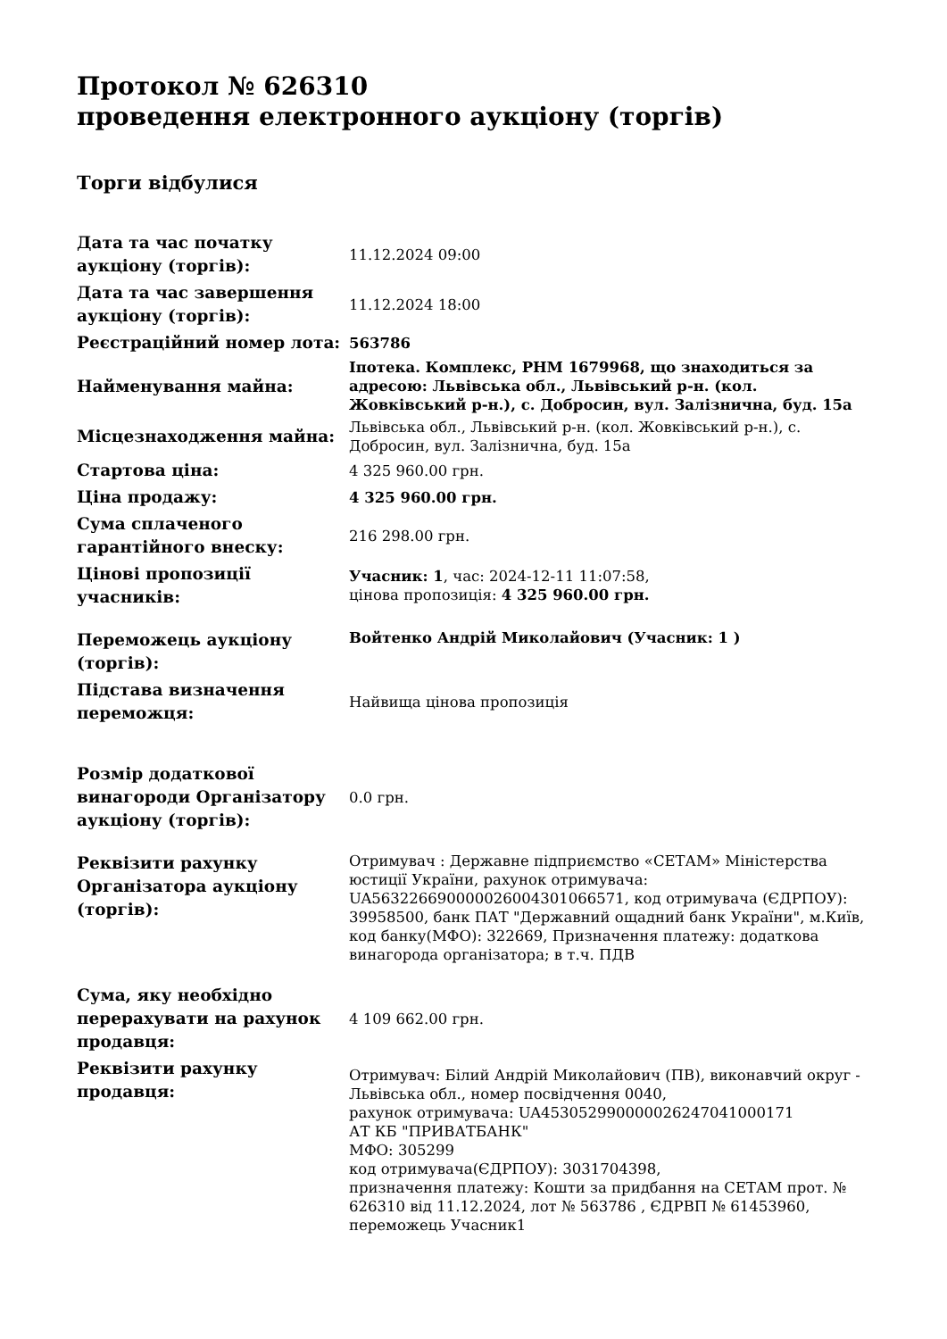Протокол № 626310
проведення електронного аукціону (торгів)
Торги відбулися
| Дата та час початку аукціону (торгів): | 11.12.2024 09:00 |
| Дата та час завершення аукціону (торгів): | 11.12.2024 18:00 |
| Реєстраційний номер лота: | 563786 |
| Найменування майна: | Іпотека. Комплекс, РНМ 1679968, що знаходиться за адресою: Львівська обл., Львівський р-н. (кол. Жовківський р-н.), с. Добросин, вул. Залізнична, буд. 15а |
| Місцезнаходження майна: | Львівська обл., Львівський р-н. (кол. Жовківський р-н.), с. Добросин, вул. Залізнична, буд. 15а |
| Стартова ціна: | 4 325 960.00 грн. |
| Ціна продажу: | 4 325 960.00 грн. |
| Сума сплаченого гарантійного внеску: | 216 298.00 грн. |
| Цінові пропозиції учасників: | Учасник: 1 , час: 2024-12-11 11:07:58, цінова пропозиція: 4 325 960.00 грн. |
| Переможець аукціону (торгів): | Войтенко Андрій Миколайович (Учасник: 1 ) |
| Підстава визначення переможця: | Найвища цінова пропозиція |
| Розмір додаткової винагороди Організатору аукціону (торгів): | 0.0 грн. |
| Реквізити рахунку Організатора аукціону (торгів): | Отримувач : Державне підприємство «СЕТАМ» Міністерства юстиції України, рахунок отримувача: UA563226690000026004301066571, код отримувача (ЄДРПОУ): 39958500, банк ПАТ "Державний ощадний банк України", м.Київ, код банку(МФО): 322669, Призначення платежу: додаткова винагорода організатора; в т.ч. ПДВ |
| Сума, яку необхідно перерахувати на рахунок продавця: | 4 109 662.00 грн. |
| Реквізити рахунку продавця: | Отримувач: Білий Андрій Миколайович (ПВ), виконавчий округ - Львівська обл., номер посвідчення 0040, рахунок отримувача: UA453052990000026247041000171 АТ КБ "ПРИВАТБАНК" МФО: 305299 код отримувача(ЄДРПОУ): 3031704398, призначення платежу: Кошти за придбання на СЕТАМ прот. № 626310 від 11.12.2024, лот № 563786 , ЄДРВП № 61453960, переможець Учасник1 |